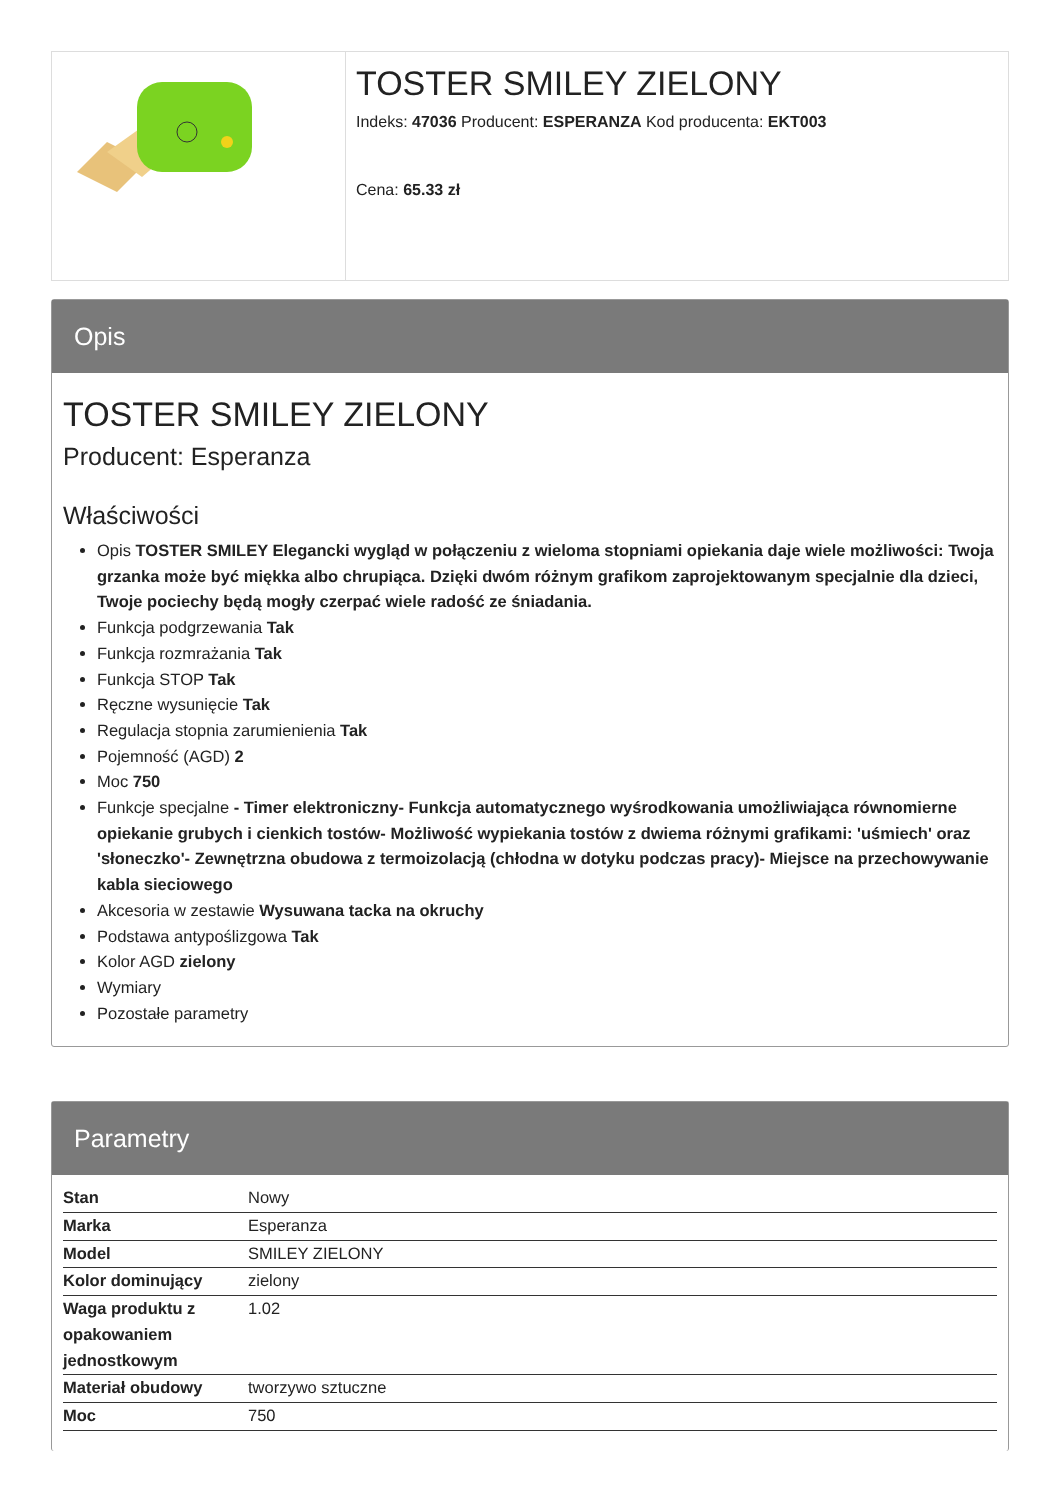TOSTER SMILEY ZIELONY
Indeks: 47036 Producent: ESPERANZA Kod producenta: EKT003
Cena: 65.33 zł
Opis
TOSTER SMILEY ZIELONY
Producent: Esperanza
Właściwości
Opis TOSTER SMILEY Elegancki wygląd w połączeniu z wieloma stopniami opiekania daje wiele możliwości: Twoja grzanka może być miękka albo chrupiąca. Dzięki dwóm różnym grafikom zaprojektowanym specjalnie dla dzieci, Twoje pociechy będą mogły czerpać wiele radość ze śniadania.
Funkcja podgrzewania Tak
Funkcja rozmrażania Tak
Funkcja STOP Tak
Ręczne wysunięcie Tak
Regulacja stopnia zarumienienia Tak
Pojemność (AGD) 2
Moc 750
Funkcje specjalne - Timer elektroniczny- Funkcja automatycznego wyśrodkowania umożliwiająca równomierne opiekanie grubych i cienkich tostów- Możliwość wypiekania tostów z dwiema różnymi grafikami: 'uśmiech' oraz 'słoneczko'- Zewnętrzna obudowa z termoizolacją (chłodna w dotyku podczas pracy)- Miejsce na przechowywanie kabla sieciowego
Akcesoria w zestawie Wysuwana tacka na okruchy
Podstawa antypoślizgowa Tak
Kolor AGD zielony
Wymiary
Pozostałe parametry
Parametry
| Stan | Nowy |
| Marka | Esperanza |
| Model | SMILEY ZIELONY |
| Kolor dominujący | zielony |
| Waga produktu z opakowaniem jednostkowym | 1.02 |
| Materiał obudowy | tworzywo sztuczne |
| Moc | 750 |